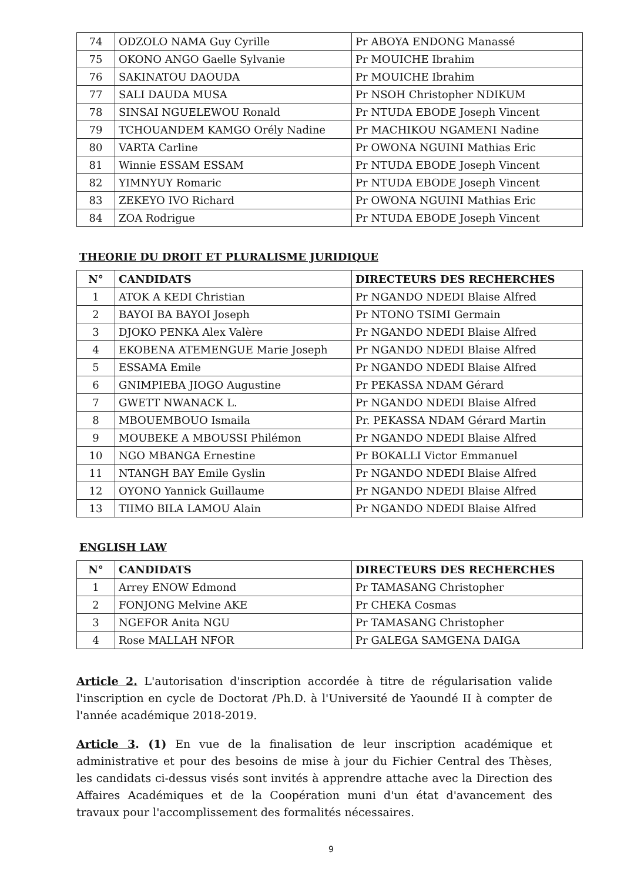| 74 | ODZOLO NAMA Guy Cyrille | Pr ABOYA ENDONG Manassé |
| 75 | OKONO ANGO Gaelle Sylvanie | Pr MOUICHE Ibrahim |
| 76 | SAKINATOU DAOUDA | Pr MOUICHE Ibrahim |
| 77 | SALI DAUDA MUSA | Pr NSOH Christopher NDIKUM |
| 78 | SINSAI NGUELEWOU Ronald | Pr NTUDA EBODE Joseph Vincent |
| 79 | TCHOUANDEM KAMGO Orély Nadine | Pr MACHIKOU NGAMENI Nadine |
| 80 | VARTA Carline | Pr OWONA NGUINI Mathias Eric |
| 81 | Winnie ESSAM ESSAM | Pr NTUDA EBODE Joseph Vincent |
| 82 | YIMNYUY Romaric | Pr NTUDA EBODE Joseph Vincent |
| 83 | ZEKEYO IVO Richard | Pr OWONA NGUINI Mathias Eric |
| 84 | ZOA Rodrigue | Pr NTUDA EBODE Joseph Vincent |
THEORIE DU DROIT ET PLURALISME JURIDIQUE
| N° | CANDIDATS | DIRECTEURS DES RECHERCHES |
| --- | --- | --- |
| 1 | ATOK A KEDI Christian | Pr NGANDO NDEDI Blaise Alfred |
| 2 | BAYOI BA BAYOI Joseph | Pr NTONO TSIMI Germain |
| 3 | DJOKO PENKA Alex Valère | Pr NGANDO NDEDI Blaise Alfred |
| 4 | EKOBENA ATEMENGUE Marie Joseph | Pr NGANDO NDEDI Blaise Alfred |
| 5 | ESSAMA Emile | Pr NGANDO NDEDI Blaise Alfred |
| 6 | GNIMPIEBA JIOGO Augustine | Pr PEKASSA NDAM Gérard |
| 7 | GWETT NWANACK L. | Pr NGANDO NDEDI Blaise Alfred |
| 8 | MBOUEMBOUO Ismaila | Pr. PEKASSA NDAM Gérard Martin |
| 9 | MOUBEKE A MBOUSSI Philémon | Pr NGANDO NDEDI Blaise Alfred |
| 10 | NGO MBANGA Ernestine | Pr BOKALLI Victor Emmanuel |
| 11 | NTANGH BAY Emile Gyslin | Pr NGANDO NDEDI Blaise Alfred |
| 12 | OYONO Yannick Guillaume | Pr NGANDO NDEDI Blaise Alfred |
| 13 | TIIMO BILA LAMOU Alain | Pr NGANDO NDEDI Blaise Alfred |
ENGLISH LAW
| N° | CANDIDATS | DIRECTEURS DES RECHERCHES |
| --- | --- | --- |
| 1 | Arrey ENOW Edmond | Pr TAMASANG Christopher |
| 2 | FONJONG Melvine AKE | Pr CHEKA Cosmas |
| 3 | NGEFOR Anita NGU | Pr TAMASANG Christopher |
| 4 | Rose MALLAH NFOR | Pr GALEGA SAMGENA DAIGA |
Article 2. L'autorisation d'inscription accordée à titre de régularisation valide l'inscription en cycle de Doctorat /Ph.D. à l'Université de Yaoundé II à compter de l'année académique 2018-2019.
Article 3. (1) En vue de la finalisation de leur inscription académique et administrative et pour des besoins de mise à jour du Fichier Central des Thèses, les candidats ci-dessus visés sont invités à apprendre attache avec la Direction des Affaires Académiques et de la Coopération muni d'un état d'avancement des travaux pour l'accomplissement des formalités nécessaires.
9